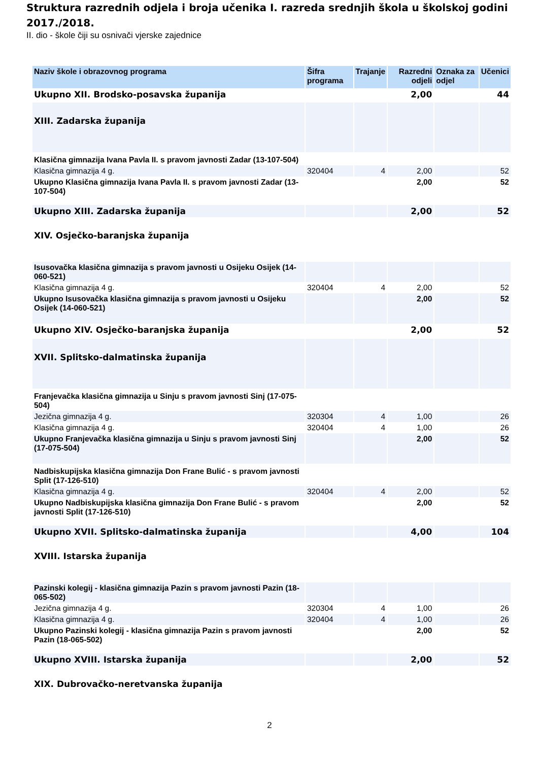Struktura razrednih odjela i broja učenika I. razreda srednjih škola u školskoj godini 2017./2018.
II. dio - škole čiji su osnivači vjerske zajednice
| Naziv škole i obrazovnog programa | Šifra programa | Trajanje | Razredni odjeli | Oznaka za odjel | Učenici |
| --- | --- | --- | --- | --- | --- |
| Ukupno XII. Brodsko-posavska županija | | | 2,00 | | 44 |
| XIII. Zadarska županija | | | | | |
| Klasična gimnazija Ivana Pavla II. s pravom javnosti Zadar (13-107-504) | | | | | |
| Klasična gimnazija 4 g. | 320404 | 4 | 2,00 | | 52 |
| Ukupno Klasična gimnazija Ivana Pavla II. s pravom javnosti Zadar (13-107-504) | | | 2,00 | | 52 |
| Ukupno XIII. Zadarska županija | | | 2,00 | | 52 |
| XIV. Osječko-baranjska županija | | | | | |
| Isusovačka klasična gimnazija s pravom javnosti u Osijeku Osijek (14-060-521) | | | | | |
| Klasična gimnazija 4 g. | 320404 | 4 | 2,00 | | 52 |
| Ukupno Isusovačka klasična gimnazija s pravom javnosti u Osijeku Osijek (14-060-521) | | | 2,00 | | 52 |
| Ukupno XIV. Osječko-baranjska županija | | | 2,00 | | 52 |
| XVII. Splitsko-dalmatinska županija | | | | | |
| Franjevačka klasična gimnazija u Sinju s pravom javnosti Sinj (17-075-504) | | | | | |
| Jezična gimnazija 4 g. | 320304 | 4 | 1,00 | | 26 |
| Klasična gimnazija 4 g. | 320404 | 4 | 1,00 | | 26 |
| Ukupno Franjevačka klasična gimnazija u Sinju s pravom javnosti Sinj (17-075-504) | | | 2,00 | | 52 |
| Nadbiskupijska klasična gimnazija Don Frane Bulić - s pravom javnosti Split (17-126-510) | | | | | |
| Klasična gimnazija 4 g. | 320404 | 4 | 2,00 | | 52 |
| Ukupno Nadbiskupijska klasična gimnazija Don Frane Bulić - s pravom javnosti Split (17-126-510) | | | 2,00 | | 52 |
| Ukupno XVII. Splitsko-dalmatinska županija | | | 4,00 | | 104 |
| XVIII. Istarska županija | | | | | |
| Pazinski kolegij - klasična gimnazija Pazin s pravom javnosti Pazin (18-065-502) | | | | | |
| Jezična gimnazija 4 g. | 320304 | 4 | 1,00 | | 26 |
| Klasična gimnazija 4 g. | 320404 | 4 | 1,00 | | 26 |
| Ukupno Pazinski kolegij - klasična gimnazija Pazin s pravom javnosti Pazin (18-065-502) | | | 2,00 | | 52 |
| Ukupno XVIII. Istarska županija | | | 2,00 | | 52 |
| XIX. Dubrovačko-neretvanska županija | | | | | |
2